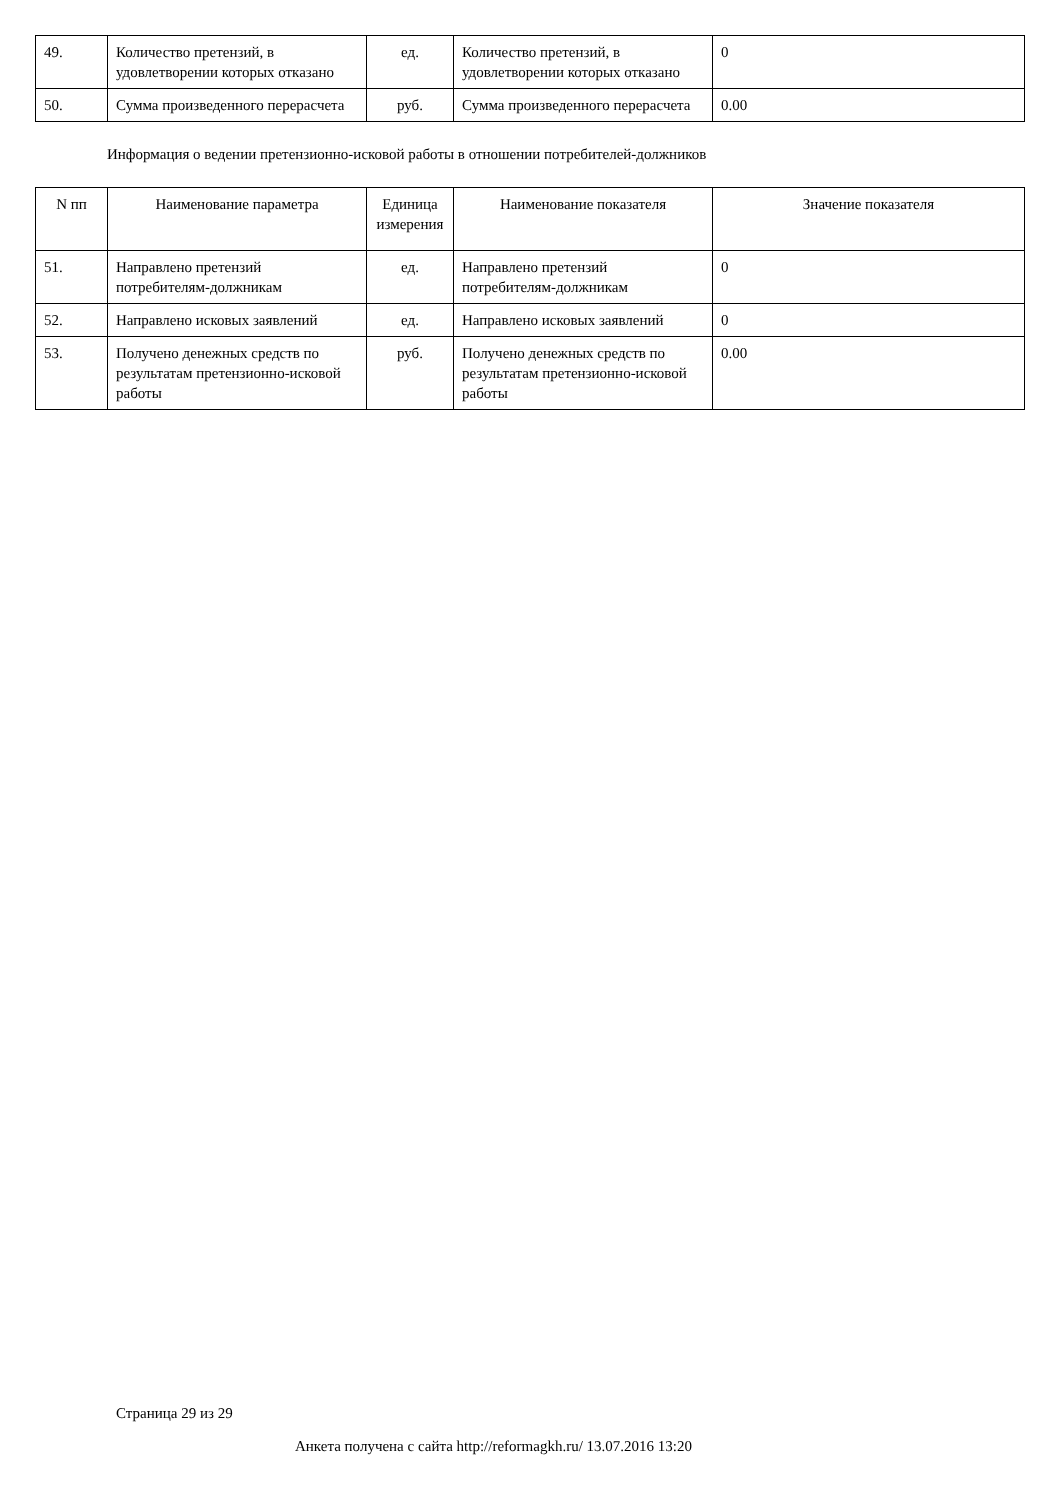| 49. | Количество претензий, в удовлетворении которых отказано | ед. | Количество претензий, в удовлетворении которых отказано | 0 |
| 50. | Сумма произведенного перерасчета | руб. | Сумма произведенного перерасчета | 0.00 |
Информация о ведении претензионно-исковой работы в отношении потребителей-должников
| N пп | Наименование параметра | Единица измерения | Наименование показателя | Значение показателя |
| --- | --- | --- | --- | --- |
| 51. | Направлено претензий потребителям-должникам | ед. | Направлено претензий потребителям-должникам | 0 |
| 52. | Направлено исковых заявлений | ед. | Направлено исковых заявлений | 0 |
| 53. | Получено денежных средств по результатам претензионно-исковой работы | руб. | Получено денежных средств по результатам претензионно-исковой работы | 0.00 |
Страница 29 из 29
Анкета получена с сайта http://reformagkh.ru/ 13.07.2016 13:20